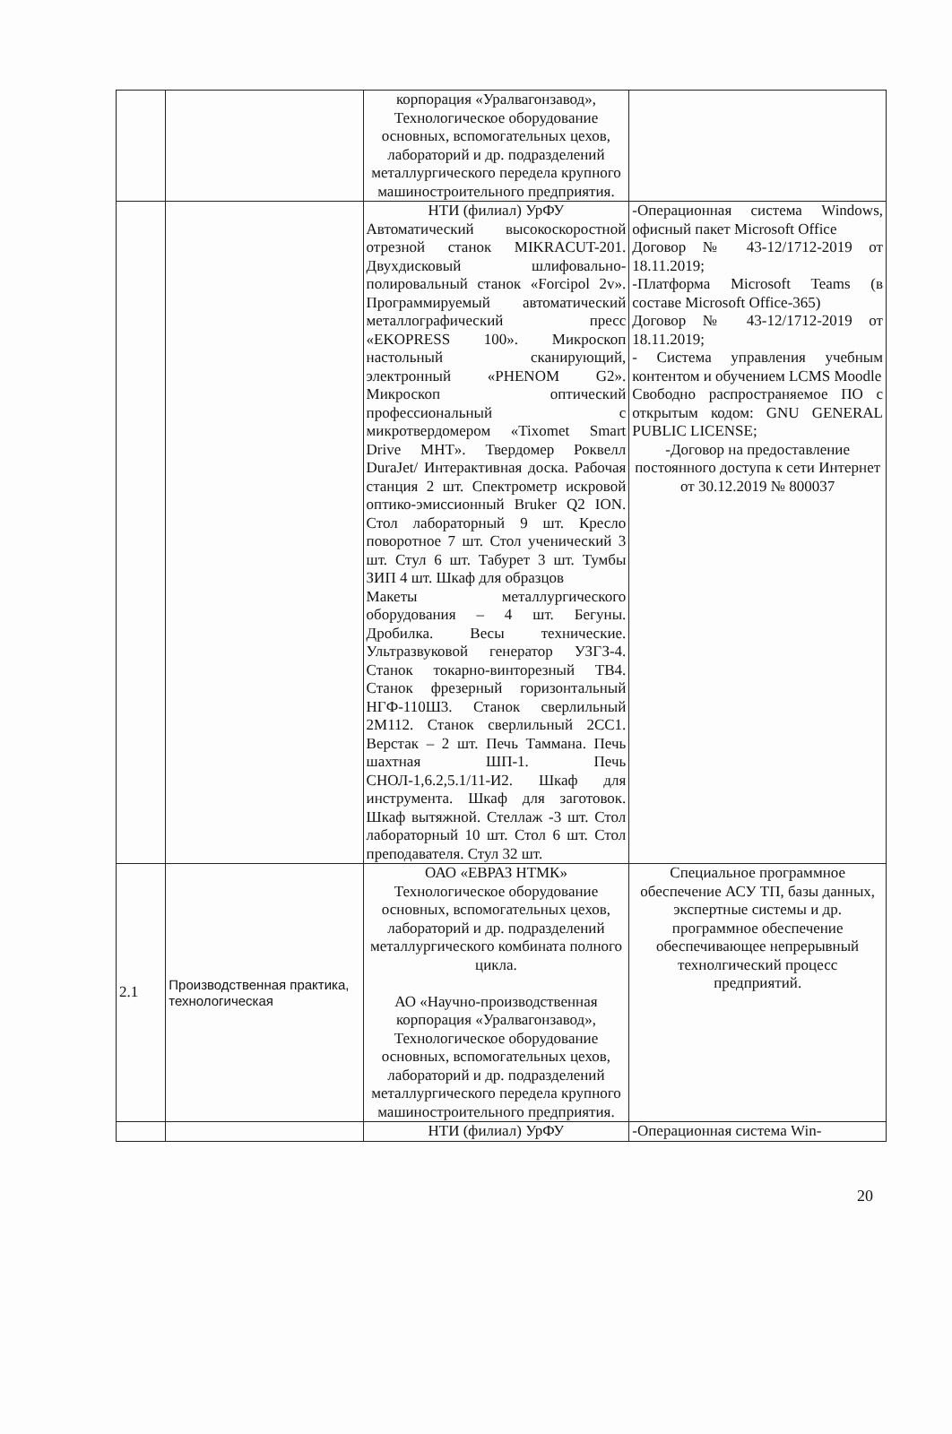| | | корпорация «Уралвагонзавод», Технологическое оборудование основных, вспомогательных цехов, лабораторий и др. подразделений металлургического передела крупного машиностроительного предприятия. | |
| | | НТИ (филиал) УрФУ Автоматический высокоскоростной отрезной станок MIKRACUT-201. Двухдисковый шлифовально-полировальный станок «Forcipol 2v». Программируемый автоматический металлографический пресс «EKOPRESS 100». Микроскоп настольный сканирующий, электронный «PHENOM G2». Микроскоп оптический профессиональный с микротвердомером «Tixomet Smart Drive MHT». Твердомер Роквелл DuraJet/ Интерактивная доска. Рабочая станция 2 шт. Спектрометр искровой оптико-эмиссионный Bruker Q2 ION. Стол лабораторный 9 шт. Кресло поворотное 7 шт. Стол ученический 3 шт. Стул 6 шт. Табурет 3 шт. Тумбы ЗИП 4 шт. Шкаф для образцов Макеты металлургического оборудования – 4 шт. Бегуны. Дробилка. Весы технические. Ультразвуковой генератор УЗГЗ-4. Станок токарно-винторезный ТВ4. Станок фрезерный горизонтальный НГФ-110Ш3. Станок сверлильный 2М112. Станок сверлильный 2СС1. Верстак – 2 шт. Печь Таммана. Печь шахтная ШП-1. Печь СНОЛ-1,6.2,5.1/11-И2. Шкаф для инструмента. Шкаф для заготовок. Шкаф вытяжной. Стеллаж -3 шт. Стол лабораторный 10 шт. Стол 6 шт. Стол преподавателя. Стул 32 шт. | -Операционная система Windows, офисный пакет Microsoft Office Договор № 43-12/1712-2019 от 18.11.2019; -Платформа Microsoft Teams (в составе Microsoft Office-365) Договор № 43-12/1712-2019 от 18.11.2019; - Система управления учебным контентом и обучением LCMS Moodle Свободно распространяемое ПО с открытым кодом: GNU GENERAL PUBLIC LICENSE; -Договор на предоставление постоянного доступа к сети Интернет от 30.12.2019 № 800037 |
| 2.1 | Производственная практика, технологическая | ОАО «ЕВРАЗ НТМК» Технологическое оборудование основных, вспомогательных цехов, лабораторий и др. подразделений металлургического комбината полного цикла. АО «Научно-производственная корпорация «Уралвагонзавод», Технологическое оборудование основных, вспомогательных цехов, лабораторий и др. подразделений металлургического передела крупного машиностроительного предприятия. | Специальное программное обеспечение АСУ ТП, базы данных, экспертные системы и др. программное обеспечение обеспечивающее непрерывный технолгический процесс предприятий. |
| | | НТИ (филиал) УрФУ | -Операционная система Win- |
20